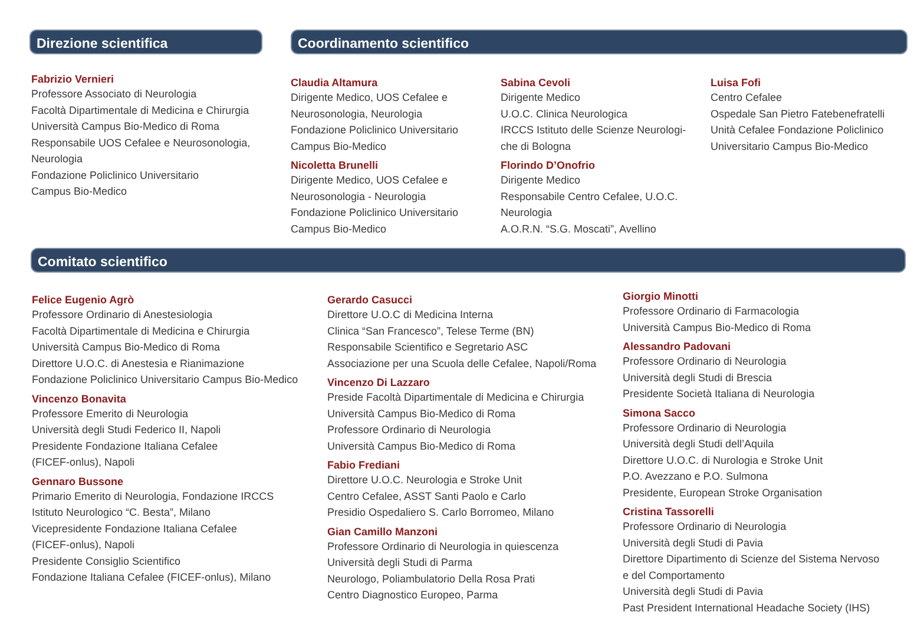Direzione scientifica
Fabrizio Vernieri
Professore Associato di Neurologia
Facoltà Dipartimentale di Medicina e Chirurgia
Università Campus Bio-Medico di Roma
Responsabile UOS Cefalee e Neurosonologia,
Neurologia
Fondazione Policlinico Universitario
Campus Bio-Medico
Coordinamento scientifico
Claudia Altamura
Dirigente Medico, UOS Cefalee e
Neurosonologia, Neurologia
Fondazione Policlinico Universitario
Campus Bio-Medico
Nicoletta Brunelli
Dirigente Medico, UOS Cefalee e
Neurosonologia - Neurologia
Fondazione Policlinico Universitario
Campus Bio-Medico
Sabina Cevoli
Dirigente Medico
U.O.C. Clinica Neurologica
IRCCS Istituto delle Scienze Neurologi-
che di Bologna
Florindo D’Onofrio
Dirigente Medico
Responsabile Centro Cefalee, U.O.C.
Neurologia
A.O.R.N. “S.G. Moscati”, Avellino
Luisa Fofi
Centro Cefalee
Ospedale San Pietro Fatebenefratelli
Unità Cefalee Fondazione Policlinico
Universitario Campus Bio-Medico
Comitato scientifico
Felice Eugenio Agrò
Professore Ordinario di Anestesiologia
Facoltà Dipartimentale di Medicina e Chirurgia
Università Campus Bio-Medico di Roma
Direttore U.O.C. di Anestesia e Rianimazione
Fondazione Policlinico Universitario Campus Bio-Medico
Vincenzo Bonavita
Professore Emerito di Neurologia
Università degli Studi Federico II, Napoli
Presidente Fondazione Italiana Cefalee
(FICEF-onlus), Napoli
Gennaro Bussone
Primario Emerito di Neurologia, Fondazione IRCCS
Istituto Neurologico “C. Besta”, Milano
Vicepresidente Fondazione Italiana Cefalee
(FICEF-onlus), Napoli
Presidente Consiglio Scientifico
Fondazione Italiana Cefalee (FICEF-onlus), Milano
Gerardo Casucci
Direttore U.O.C di Medicina Interna
Clinica “San Francesco”, Telese Terme (BN)
Responsabile Scientifico e Segretario ASC
Associazione per una Scuola delle Cefalee, Napoli/Roma
Vincenzo Di Lazzaro
Preside Facoltà Dipartimentale di Medicina e Chirurgia
Università Campus Bio-Medico di Roma
Professore Ordinario di Neurologia
Università Campus Bio-Medico di Roma
Fabio Frediani
Direttore U.O.C. Neurologia e Stroke Unit
Centro Cefalee, ASST Santi Paolo e Carlo
Presidio Ospedaliero S. Carlo Borromeo, Milano
Gian Camillo Manzoni
Professore Ordinario di Neurologia in quiescenza
Università degli Studi di Parma
Neurologo, Poliambulatorio Della Rosa Prati
Centro Diagnostico Europeo, Parma
Giorgio Minotti
Professore Ordinario di Farmacologia
Università Campus Bio-Medico di Roma
Alessandro Padovani
Professore Ordinario di Neurologia
Università degli Studi di Brescia
Presidente Società Italiana di Neurologia
Simona Sacco
Professore Ordinario di Neurologia
Università degli Studi dell’Aquila
Direttore U.O.C. di Nurologia e Stroke Unit
P.O. Avezzano e P.O. Sulmona
Presidente, European Stroke Organisation
Cristina Tassorelli
Professore Ordinario di Neurologia
Università degli Studi di Pavia
Direttore Dipartimento di Scienze del Sistema Nervoso
e del Comportamento
Università degli Studi di Pavia
Past President International Headache Society (IHS)